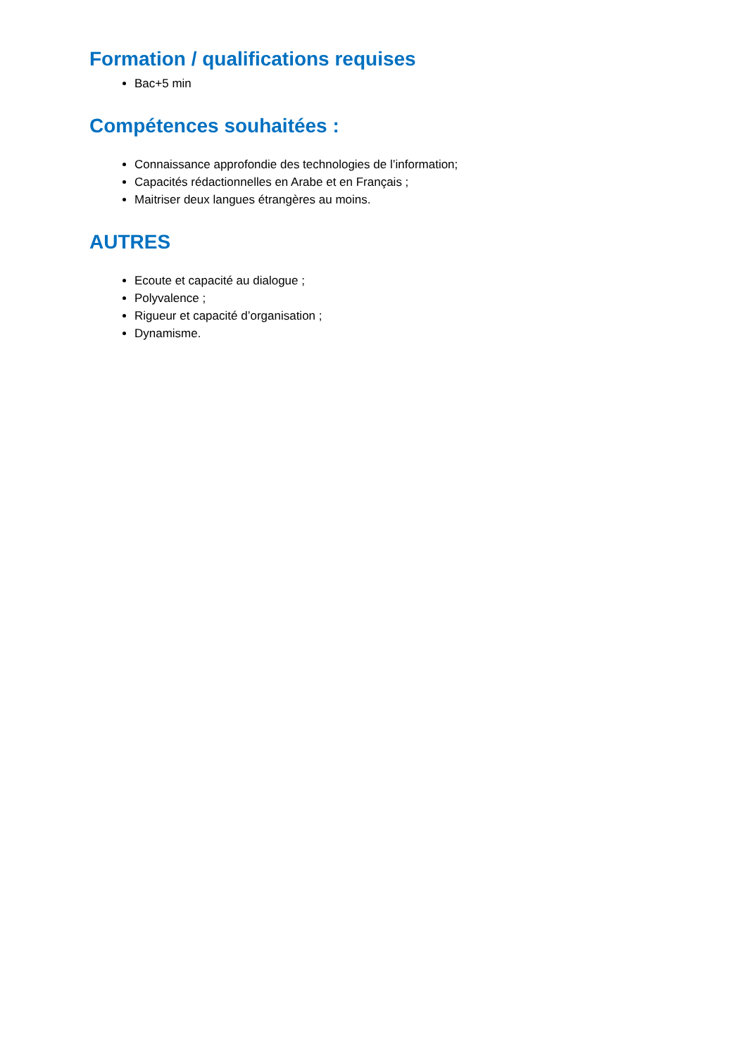Formation / qualifications requises
Bac+5 min
Compétences souhaitées :
Connaissance approfondie des technologies de l’information;
Capacités rédactionnelles en Arabe et en Français ;
Maitriser deux langues étrangères au moins.
AUTRES
Ecoute et capacité au dialogue ;
Polyvalence ;
Rigueur et capacité d’organisation ;
Dynamisme.